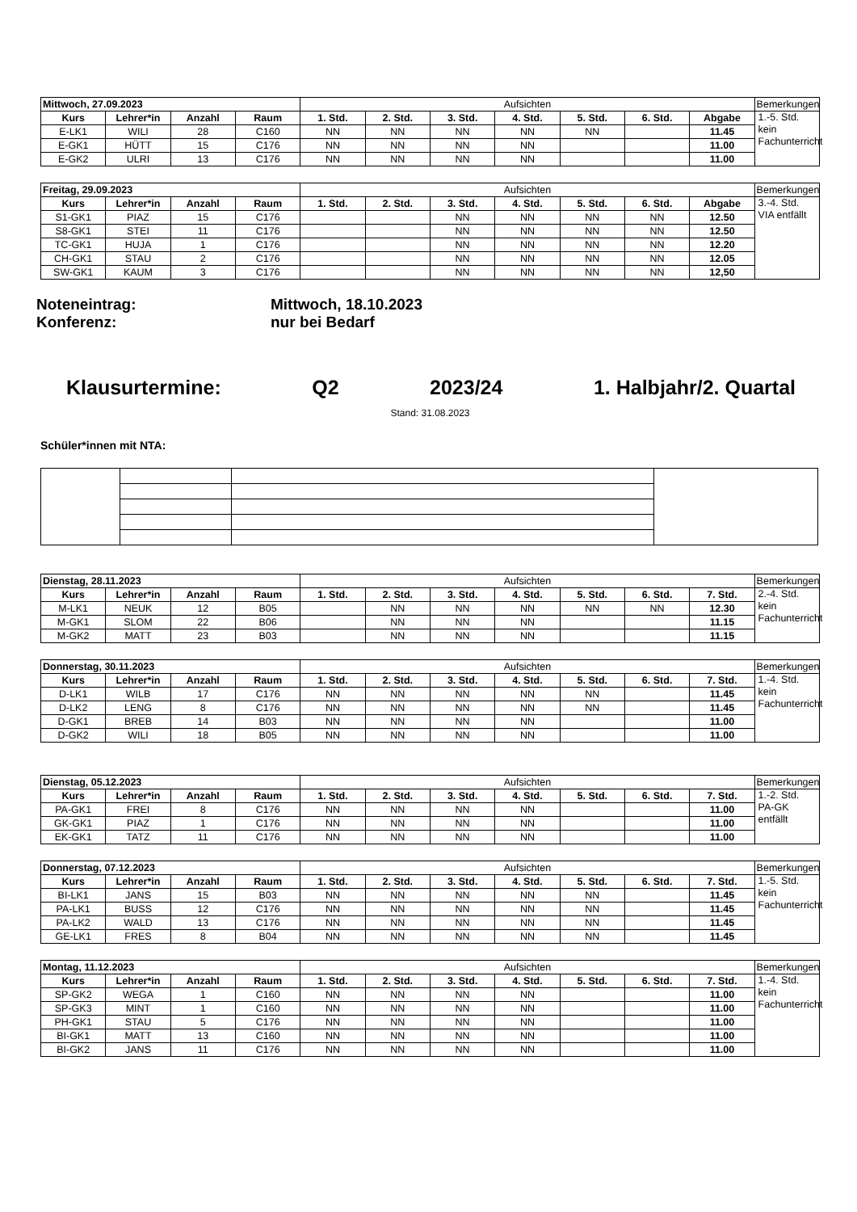| Mittwoch, 27.09.2023 | | | | Aufsichten | | | | | | | Bemerkungen |
| Kurs | Lehrer*in | Anzahl | Raum | 1. Std. | 2. Std. | 3. Std. | 4. Std. | 5. Std. | 6. Std. | Abgabe | 1.-5. Std. kein Fachunterricht |
| E-LK1 | WILI | 28 | C160 | NN | NN | NN | NN | NN | | 11.45 | |
| E-GK1 | HÜTT | 15 | C176 | NN | NN | NN | NN | | | 11.00 | |
| E-GK2 | ULRI | 13 | C176 | NN | NN | NN | NN | | | 11.00 | |
| Freitag, 29.09.2023 | | | | Aufsichten | | | | | | | Bemerkungen |
| Kurs | Lehrer*in | Anzahl | Raum | 1. Std. | 2. Std. | 3. Std. | 4. Std. | 5. Std. | 6. Std. | Abgabe | 3.-4. Std. VIA entfällt |
| S1-GK1 | PIAZ | 15 | C176 | | | NN | NN | NN | NN | 12.50 | |
| S8-GK1 | STEI | 11 | C176 | | | NN | NN | NN | NN | 12.50 | |
| TC-GK1 | HUJA | 1 | C176 | | | NN | NN | NN | NN | 12.20 | |
| CH-GK1 | STAU | 2 | C176 | | | NN | NN | NN | NN | 12.05 | |
| SW-GK1 | KAUM | 3 | C176 | | | NN | NN | NN | NN | 12,50 | |
Noteneintrag: Mittwoch, 18.10.2023
Konferenz: nur bei Bedarf
Klausurtermine: Q2 2023/24 1. Halbjahr/2. Quartal
Stand: 31.08.2023
Schüler*innen mit NTA:
| Dienstag, 28.11.2023 | | | | Aufsichten | | | | | | | Bemerkungen |
| Kurs | Lehrer*in | Anzahl | Raum | 1. Std. | 2. Std. | 3. Std. | 4. Std. | 5. Std. | 6. Std. | 7. Std. | 2.-4. Std. kein Fachunterricht |
| M-LK1 | NEUK | 12 | B05 | | NN | NN | NN | NN | NN | 12.30 | |
| M-GK1 | SLOM | 22 | B06 | | NN | NN | NN | | | 11.15 | |
| M-GK2 | MATT | 23 | B03 | | NN | NN | NN | | | 11.15 | |
| Donnerstag, 30.11.2023 | | | | Aufsichten | | | | | | | Bemerkungen |
| Kurs | Lehrer*in | Anzahl | Raum | 1. Std. | 2. Std. | 3. Std. | 4. Std. | 5. Std. | 6. Std. | 7. Std. | 1.-4. Std. kein Fachunterricht |
| D-LK1 | WILB | 17 | C176 | NN | NN | NN | NN | NN | | 11.45 | |
| D-LK2 | LENG | 8 | C176 | NN | NN | NN | NN | NN | | 11.45 | |
| D-GK1 | BREB | 14 | B03 | NN | NN | NN | NN | | | 11.00 | |
| D-GK2 | WILI | 18 | B05 | NN | NN | NN | NN | | | 11.00 | |
| Dienstag, 05.12.2023 | | | | Aufsichten | | | | | | | Bemerkungen |
| Kurs | Lehrer*in | Anzahl | Raum | 1. Std. | 2. Std. | 3. Std. | 4. Std. | 5. Std. | 6. Std. | 7. Std. | 1.-2. Std. PA-GK entfällt |
| PA-GK1 | FREI | 8 | C176 | NN | NN | NN | NN | | | 11.00 | |
| GK-GK1 | PIAZ | 1 | C176 | NN | NN | NN | NN | | | 11.00 | |
| EK-GK1 | TATZ | 11 | C176 | NN | NN | NN | NN | | | 11.00 | |
| Donnerstag, 07.12.2023 | | | | Aufsichten | | | | | | | Bemerkungen |
| Kurs | Lehrer*in | Anzahl | Raum | 1. Std. | 2. Std. | 3. Std. | 4. Std. | 5. Std. | 6. Std. | 7. Std. | 1.-5. Std. kein Fachunterricht |
| BI-LK1 | JANS | 15 | B03 | NN | NN | NN | NN | NN | | 11.45 | |
| PA-LK1 | BUSS | 12 | C176 | NN | NN | NN | NN | NN | | 11.45 | |
| PA-LK2 | WALD | 13 | C176 | NN | NN | NN | NN | NN | | 11.45 | |
| GE-LK1 | FRES | 8 | B04 | NN | NN | NN | NN | NN | | 11.45 | |
| Montag, 11.12.2023 | | | | Aufsichten | | | | | | | Bemerkungen |
| Kurs | Lehrer*in | Anzahl | Raum | 1. Std. | 2. Std. | 3. Std. | 4. Std. | 5. Std. | 6. Std. | 7. Std. | 1.-4. Std. kein Fachunterricht |
| SP-GK2 | WEGA | 1 | C160 | NN | NN | NN | NN | | | 11.00 | |
| SP-GK3 | MINT | 1 | C160 | NN | NN | NN | NN | | | 11.00 | |
| PH-GK1 | STAU | 5 | C176 | NN | NN | NN | NN | | | 11.00 | |
| BI-GK1 | MATT | 13 | C160 | NN | NN | NN | NN | | | 11.00 | |
| BI-GK2 | JANS | 11 | C176 | NN | NN | NN | NN | | | 11.00 | |